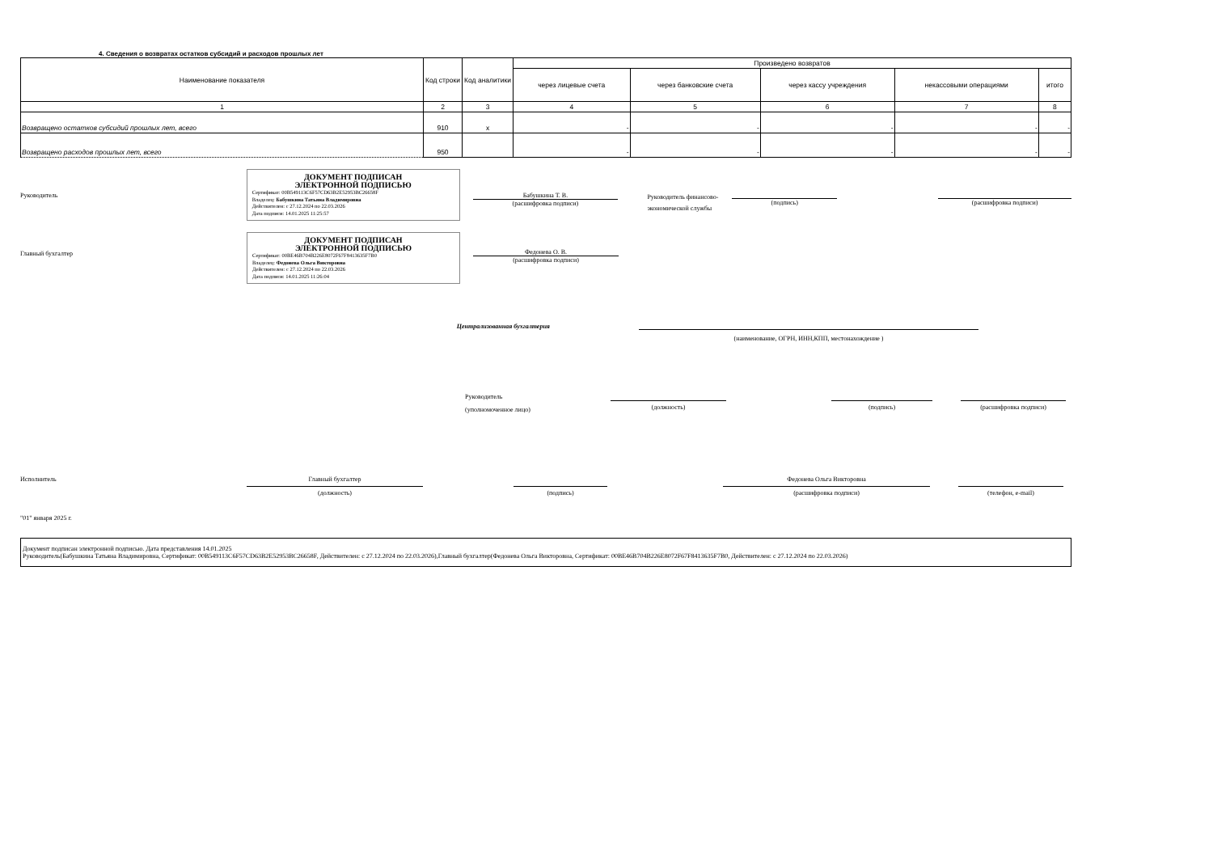4. Сведения о возвратах остатков субсидий и расходов прошлых лет
| Наименование показателя | Код строки | Код аналитики | Произведено возвратов | | | | |
| --- | --- | --- | --- | --- | --- | --- | --- |
| | | | через лицевые счета | через банковские счета | через кассу учреждения | некассовыми операциями | итого |
| 1 | 2 | 3 | 4 | 5 | 6 | 7 | 8 |
| Возвращено остатков субсидий прошлых лет, всего | 910 | x | - | - | - | - | - |
| Возвращено расходов прошлых лет, всего | 950 | | - | - | - | - | - |
Руководитель
ДОКУМЕНТ ПОДПИСАН
ЭЛЕКТРОННОЙ ПОДПИСЬЮ
Сертификат: 00B549113C6F57CD63B2E52953BC26658F
Владелец: Бабушкина Татьяна Владимировна
Действителен: с 27.12.2024 по 22.03.2026
Дата подписи: 14.01.2025 11:25:57
Бабушкина Т. В.
(расшифровка подписи)
Руководитель финансово-экономической службы
(подпись) (расшифровка подписи)
Главный бухгалтер
ДОКУМЕНТ ПОДПИСАН
ЭЛЕКТРОННОЙ ПОДПИСЬЮ
Сертификат: 00BE46B704B226E8072F67F8413635F7B0
Владелец: Федонева Ольга Викторовна
Действителен: с 27.12.2024 по 22.03.2026
Дата подписи: 14.01.2025 11:26:04
Федонева О. В.
(расшифровка подписи)
Централизованная бухгалтерия
(наименование, ОГРН, ИНН,КПП, местонахождение )
Руководитель
(уполномоченное лицо)
(должность) (подпись) (расшифровка подписи)
Исполнитель Главный бухгалтер
(должность)
(подпись)
Федонева Ольга Викторовна
(расшифровка подписи)
(телефон, e-mail)
"01" января 2025 г.
Документ подписан электронной подписью. Дата представления 14.01.2025
Руководитель(Бабушкина Татьяна Владимировна, Сертификат: 00B549113C6F57CD63B2E52953BC26658F, Действителен: с 27.12.2024 по 22.03.2026),Главный бухгалтер(Федонева Ольга Викторовна, Сертификат: 00BE46B704B226E8072F67F8413635F7B0, Действителен: с 27.12.2024 по 22.03.2026)